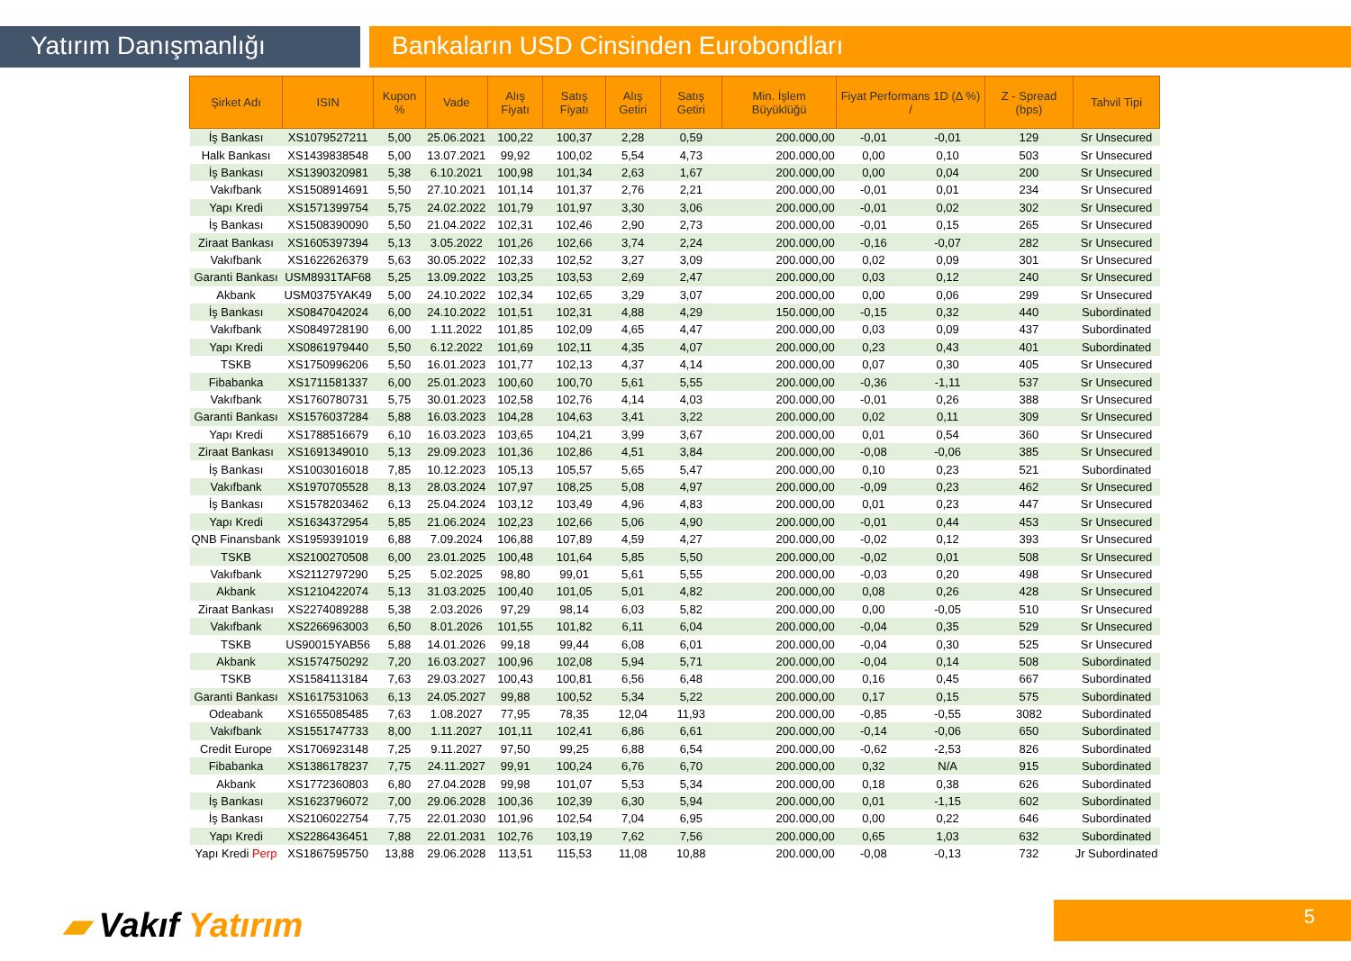Yatırım Danışmanlığı Bankaların USD Cinsinden Eurobondları
| Şirket Adı | ISIN | Kupon % | Vade | Alış Fiyatı | Satış Fiyatı | Alış Getiri | Satış Getiri | Min. İşlem Büyüklüğü | Fiyat Performans 1D (Δ %) / | | Z - Spread (bps) | Tahvil Tipi |
| --- | --- | --- | --- | --- | --- | --- | --- | --- | --- | --- | --- | --- |
| İş Bankası | XS1079527211 | 5,00 | 25.06.2021 | 100,22 | 100,37 | 2,28 | 0,59 | 200.000,00 | -0,01 | -0,01 | 129 | Sr Unsecured |
| Halk Bankası | XS1439838548 | 5,00 | 13.07.2021 | 99,92 | 100,02 | 5,54 | 4,73 | 200.000,00 | 0,00 | 0,10 | 503 | Sr Unsecured |
| İş Bankası | XS1390320981 | 5,38 | 6.10.2021 | 100,98 | 101,34 | 2,63 | 1,67 | 200.000,00 | 0,00 | 0,04 | 200 | Sr Unsecured |
| Vakıfbank | XS1508914691 | 5,50 | 27.10.2021 | 101,14 | 101,37 | 2,76 | 2,21 | 200.000,00 | -0,01 | 0,01 | 234 | Sr Unsecured |
| Yapı Kredi | XS1571399754 | 5,75 | 24.02.2022 | 101,79 | 101,97 | 3,30 | 3,06 | 200.000,00 | -0,01 | 0,02 | 302 | Sr Unsecured |
| İş Bankası | XS1508390090 | 5,50 | 21.04.2022 | 102,31 | 102,46 | 2,90 | 2,73 | 200.000,00 | -0,01 | 0,15 | 265 | Sr Unsecured |
| Ziraat Bankası | XS1605397394 | 5,13 | 3.05.2022 | 101,26 | 102,66 | 3,74 | 2,24 | 200.000,00 | -0,16 | -0,07 | 282 | Sr Unsecured |
| Vakıfbank | XS1622626379 | 5,63 | 30.05.2022 | 102,33 | 102,52 | 3,27 | 3,09 | 200.000,00 | 0,02 | 0,09 | 301 | Sr Unsecured |
| Garanti Bankası | USM8931TAF68 | 5,25 | 13.09.2022 | 103,25 | 103,53 | 2,69 | 2,47 | 200.000,00 | 0,03 | 0,12 | 240 | Sr Unsecured |
| Akbank | USM0375YAK49 | 5,00 | 24.10.2022 | 102,34 | 102,65 | 3,29 | 3,07 | 200.000,00 | 0,00 | 0,06 | 299 | Sr Unsecured |
| İş Bankası | XS0847042024 | 6,00 | 24.10.2022 | 101,51 | 102,31 | 4,88 | 4,29 | 150.000,00 | -0,15 | 0,32 | 440 | Subordinated |
| Vakıfbank | XS0849728190 | 6,00 | 1.11.2022 | 101,85 | 102,09 | 4,65 | 4,47 | 200.000,00 | 0,03 | 0,09 | 437 | Subordinated |
| Yapı Kredi | XS0861979440 | 5,50 | 6.12.2022 | 101,69 | 102,11 | 4,35 | 4,07 | 200.000,00 | 0,23 | 0,43 | 401 | Subordinated |
| TSKB | XS1750996206 | 5,50 | 16.01.2023 | 101,77 | 102,13 | 4,37 | 4,14 | 200.000,00 | 0,07 | 0,30 | 405 | Sr Unsecured |
| Fibabanka | XS1711581337 | 6,00 | 25.01.2023 | 100,60 | 100,70 | 5,61 | 5,55 | 200.000,00 | -0,36 | -1,11 | 537 | Sr Unsecured |
| Vakıfbank | XS1760780731 | 5,75 | 30.01.2023 | 102,58 | 102,76 | 4,14 | 4,03 | 200.000,00 | -0,01 | 0,26 | 388 | Sr Unsecured |
| Garanti Bankası | XS1576037284 | 5,88 | 16.03.2023 | 104,28 | 104,63 | 3,41 | 3,22 | 200.000,00 | 0,02 | 0,11 | 309 | Sr Unsecured |
| Yapı Kredi | XS1788516679 | 6,10 | 16.03.2023 | 103,65 | 104,21 | 3,99 | 3,67 | 200.000,00 | 0,01 | 0,54 | 360 | Sr Unsecured |
| Ziraat Bankası | XS1691349010 | 5,13 | 29.09.2023 | 101,36 | 102,86 | 4,51 | 3,84 | 200.000,00 | -0,08 | -0,06 | 385 | Sr Unsecured |
| İş Bankası | XS1003016018 | 7,85 | 10.12.2023 | 105,13 | 105,57 | 5,65 | 5,47 | 200.000,00 | 0,10 | 0,23 | 521 | Subordinated |
| Vakıfbank | XS1970705528 | 8,13 | 28.03.2024 | 107,97 | 108,25 | 5,08 | 4,97 | 200.000,00 | -0,09 | 0,23 | 462 | Sr Unsecured |
| İş Bankası | XS1578203462 | 6,13 | 25.04.2024 | 103,12 | 103,49 | 4,96 | 4,83 | 200.000,00 | 0,01 | 0,23 | 447 | Sr Unsecured |
| Yapı Kredi | XS1634372954 | 5,85 | 21.06.2024 | 102,23 | 102,66 | 5,06 | 4,90 | 200.000,00 | -0,01 | 0,44 | 453 | Sr Unsecured |
| QNB Finansbank | XS1959391019 | 6,88 | 7.09.2024 | 106,88 | 107,89 | 4,59 | 4,27 | 200.000,00 | -0,02 | 0,12 | 393 | Sr Unsecured |
| TSKB | XS2100270508 | 6,00 | 23.01.2025 | 100,48 | 101,64 | 5,85 | 5,50 | 200.000,00 | -0,02 | 0,01 | 508 | Sr Unsecured |
| Vakıfbank | XS2112797290 | 5,25 | 5.02.2025 | 98,80 | 99,01 | 5,61 | 5,55 | 200.000,00 | -0,03 | 0,20 | 498 | Sr Unsecured |
| Akbank | XS1210422074 | 5,13 | 31.03.2025 | 100,40 | 101,05 | 5,01 | 4,82 | 200.000,00 | 0,08 | 0,26 | 428 | Sr Unsecured |
| Ziraat Bankası | XS2274089288 | 5,38 | 2.03.2026 | 97,29 | 98,14 | 6,03 | 5,82 | 200.000,00 | 0,00 | -0,05 | 510 | Sr Unsecured |
| Vakıfbank | XS2266963003 | 6,50 | 8.01.2026 | 101,55 | 101,82 | 6,11 | 6,04 | 200.000,00 | -0,04 | 0,35 | 529 | Sr Unsecured |
| TSKB | US90015YAB56 | 5,88 | 14.01.2026 | 99,18 | 99,44 | 6,08 | 6,01 | 200.000,00 | -0,04 | 0,30 | 525 | Sr Unsecured |
| Akbank | XS1574750292 | 7,20 | 16.03.2027 | 100,96 | 102,08 | 5,94 | 5,71 | 200.000,00 | -0,04 | 0,14 | 508 | Subordinated |
| TSKB | XS1584113184 | 7,63 | 29.03.2027 | 100,43 | 100,81 | 6,56 | 6,48 | 200.000,00 | 0,16 | 0,45 | 667 | Subordinated |
| Garanti Bankası | XS1617531063 | 6,13 | 24.05.2027 | 99,88 | 100,52 | 5,34 | 5,22 | 200.000,00 | 0,17 | 0,15 | 575 | Subordinated |
| Odeabank | XS1655085485 | 7,63 | 1.08.2027 | 77,95 | 78,35 | 12,04 | 11,93 | 200.000,00 | -0,85 | -0,55 | 3082 | Subordinated |
| Vakıfbank | XS1551747733 | 8,00 | 1.11.2027 | 101,11 | 102,41 | 6,86 | 6,61 | 200.000,00 | -0,14 | -0,06 | 650 | Subordinated |
| Credit Europe | XS1706923148 | 7,25 | 9.11.2027 | 97,50 | 99,25 | 6,88 | 6,54 | 200.000,00 | -0,62 | -2,53 | 826 | Subordinated |
| Fibabanka | XS1386178237 | 7,75 | 24.11.2027 | 99,91 | 100,24 | 6,76 | 6,70 | 200.000,00 | 0,32 | N/A | 915 | Subordinated |
| Akbank | XS1772360803 | 6,80 | 27.04.2028 | 99,98 | 101,07 | 5,53 | 5,34 | 200.000,00 | 0,18 | 0,38 | 626 | Subordinated |
| İş Bankası | XS1623796072 | 7,00 | 29.06.2028 | 100,36 | 102,39 | 6,30 | 5,94 | 200.000,00 | 0,01 | -1,15 | 602 | Subordinated |
| İş Bankası | XS2106022754 | 7,75 | 22.01.2030 | 101,96 | 102,54 | 7,04 | 6,95 | 200.000,00 | 0,00 | 0,22 | 646 | Subordinated |
| Yapı Kredi | XS2286436451 | 7,88 | 22.01.2031 | 102,76 | 103,19 | 7,62 | 7,56 | 200.000,00 | 0,65 | 1,03 | 632 | Subordinated |
| Yapı Kredi Perp | XS1867595750 | 13,88 | 29.06.2028 | 113,51 | 115,53 | 11,08 | 10,88 | 200.000,00 | -0,08 | -0,13 | 732 | Jr Subordinated |
▰ Vakıf Yatırım 5